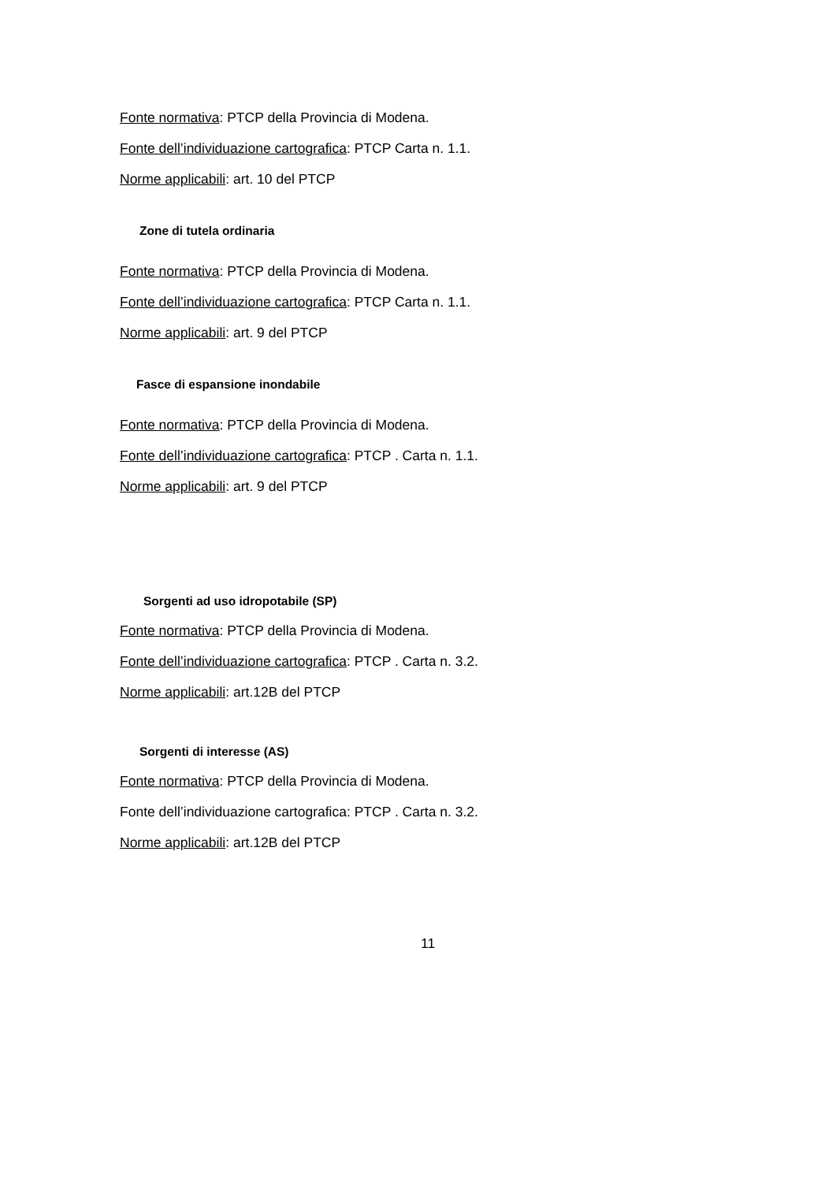Fonte normativa: PTCP della Provincia di Modena.
Fonte dell’individuazione cartografica: PTCP Carta n. 1.1.
Norme applicabili: art. 10 del PTCP
Zone di tutela ordinaria
Fonte normativa: PTCP della Provincia di Modena.
Fonte dell’individuazione cartografica: PTCP Carta n. 1.1.
Norme applicabili: art. 9 del PTCP
Fasce di espansione inondabile
Fonte normativa: PTCP della Provincia di Modena.
Fonte dell’individuazione cartografica: PTCP . Carta n. 1.1.
Norme applicabili: art. 9 del PTCP
Sorgenti ad uso idropotabile (SP)
Fonte normativa: PTCP della Provincia di Modena.
Fonte dell’individuazione cartografica: PTCP . Carta n. 3.2.
Norme applicabili: art.12B del PTCP
Sorgenti di interesse (AS)
Fonte normativa: PTCP della Provincia di Modena.
Fonte dell’individuazione cartografica: PTCP . Carta n. 3.2.
Norme applicabili: art.12B del PTCP
11